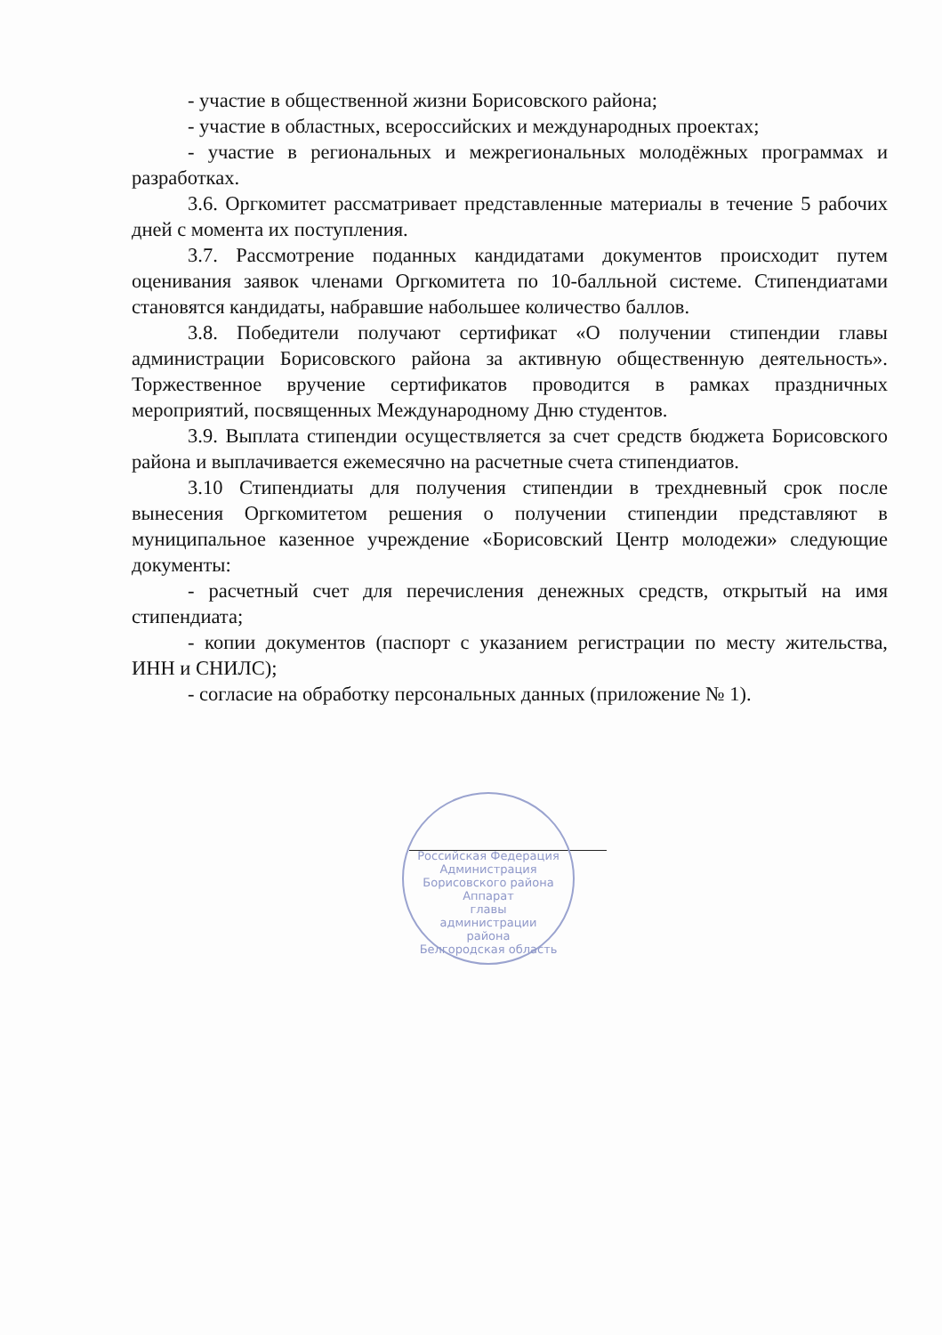- участие в общественной жизни Борисовского района;
- участие в областных, всероссийских и международных проектах;
- участие в региональных и межрегиональных молодёжных программах и разработках.
3.6. Оргкомитет рассматривает представленные материалы в течение 5 рабочих дней с момента их поступления.
3.7. Рассмотрение поданных кандидатами документов происходит путем оценивания заявок членами Оргкомитета по 10-балльной системе. Стипендиатами становятся кандидаты, набравшие набольшее количество баллов.
3.8. Победители получают сертификат «О получении стипендии главы администрации Борисовского района за активную общественную деятельность». Торжественное вручение сертификатов проводится в рамках праздничных мероприятий, посвященных Международному Дню студентов.
3.9. Выплата стипендии осуществляется за счет средств бюджета Борисовского района и выплачивается ежемесячно на расчетные счета стипендиатов.
3.10 Стипендиаты для получения стипендии в трехдневный срок после вынесения Оргкомитетом решения о получении стипендии представляют в муниципальное казенное учреждение «Борисовский Центр молодежи» следующие документы:
- расчетный счет для перечисления денежных средств, открытый на имя стипендиата;
- копии документов (паспорт с указанием регистрации по месту жительства, ИНН и СНИЛС);
- согласие на обработку персональных данных (приложение № 1).
Российская Федерация Администрация Борисовского района
Аппарат
главы
администрации
района
Белгородская область